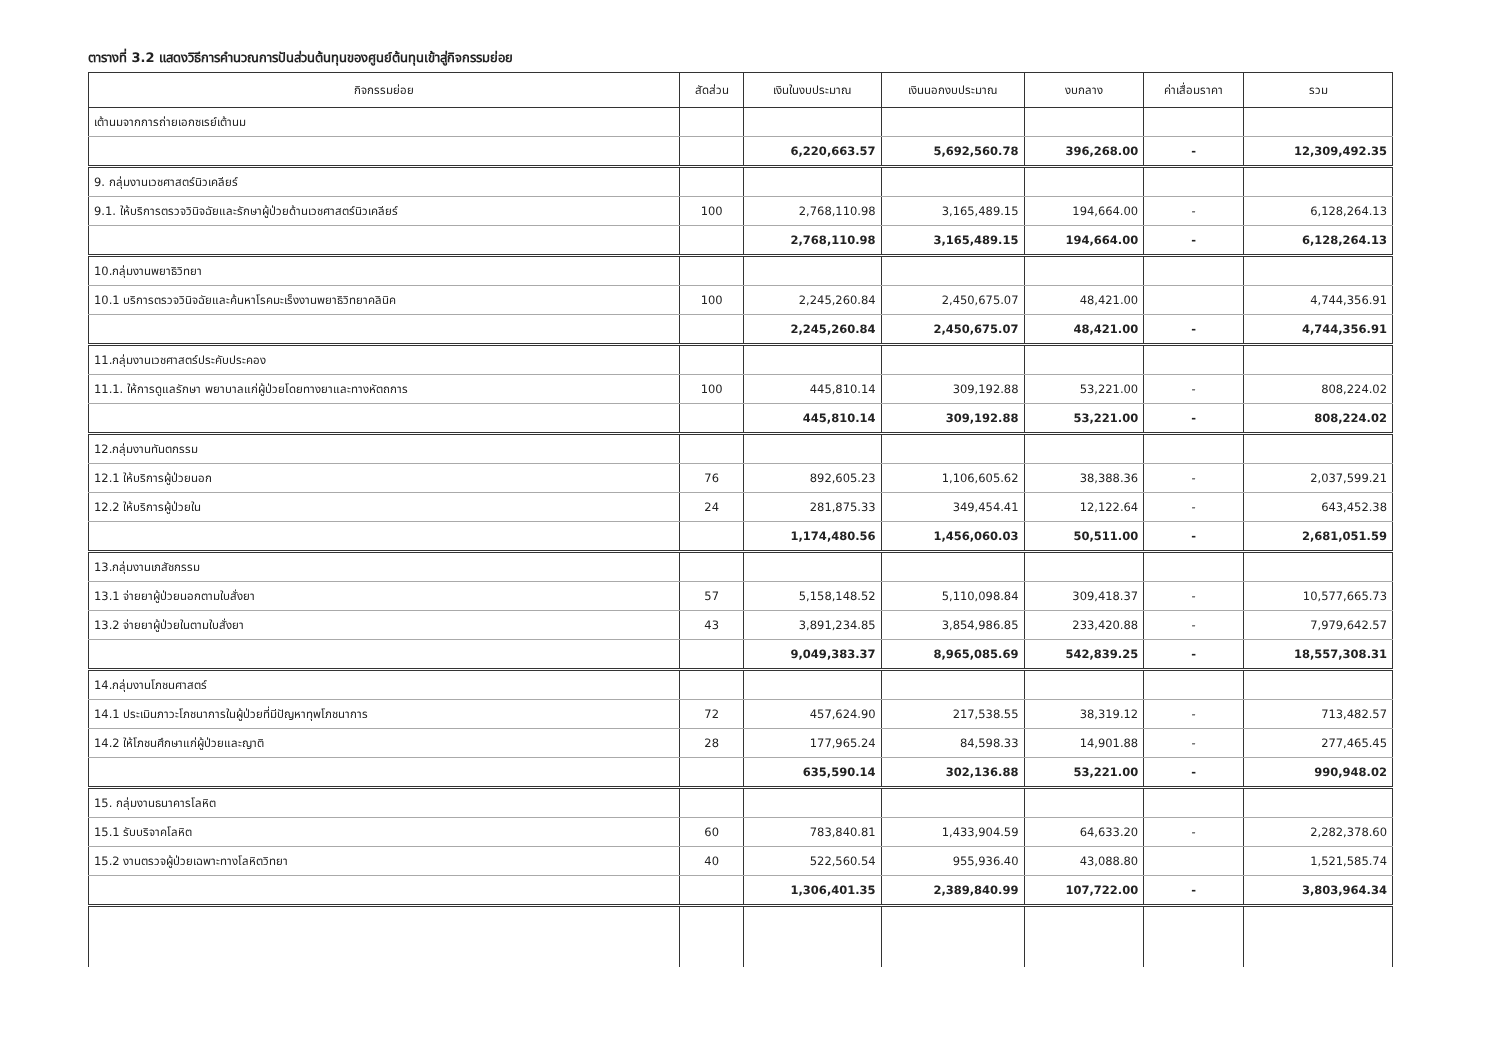ตารางที่ 3.2 แสดงวิธีการคำนวณการปันส่วนต้นทุนของศูนย์ต้นทุนเข้าสู่กิจกรรมย่อย
| กิจกรรมย่อย | สัดส่วน | เงินในงบประมาณ | เงินนอกงบประมาณ | งบกลาง | ค่าเสื่อมราคา | รวม |
| --- | --- | --- | --- | --- | --- | --- |
| เต้านมจากการถ่ายเอกซเรย์เต้านม | | | | | | |
| | | 6,220,663.57 | 5,692,560.78 | 396,268.00 | - | 12,309,492.35 |
| 9. กลุ่มงานเวชศาสตร์นิวเคลียร์ | | | | | | |
| 9.1. ให้บริการตรวจวินิจฉัยและรักษาผู้ป่วยด้านเวชศาสตร์นิวเคลียร์ | 100 | 2,768,110.98 | 3,165,489.15 | 194,664.00 | - | 6,128,264.13 |
| | | 2,768,110.98 | 3,165,489.15 | 194,664.00 | - | 6,128,264.13 |
| 10.กลุ่มงานพยาธิวิทยา | | | | | | |
| 10.1 บริการตรวจวินิจฉัยและค้นหาโรคมะเร็งงานพยาธิวิทยาคลินิค | 100 | 2,245,260.84 | 2,450,675.07 | 48,421.00 | | 4,744,356.91 |
| | | 2,245,260.84 | 2,450,675.07 | 48,421.00 | - | 4,744,356.91 |
| 11.กลุ่มงานเวชศาสตร์ประคับประคอง | | | | | | |
| 11.1. ให้การดูแลรักษา พยาบาลแก่ผู้ป่วยโดยทางยาและทางหัตถการ | 100 | 445,810.14 | 309,192.88 | 53,221.00 | - | 808,224.02 |
| | | 445,810.14 | 309,192.88 | 53,221.00 | - | 808,224.02 |
| 12.กลุ่มงานทันตกรรม | | | | | | |
| 12.1 ให้บริการผู้ป่วยนอก | 76 | 892,605.23 | 1,106,605.62 | 38,388.36 | - | 2,037,599.21 |
| 12.2 ให้บริการผู้ป่วยใน | 24 | 281,875.33 | 349,454.41 | 12,122.64 | - | 643,452.38 |
| | | 1,174,480.56 | 1,456,060.03 | 50,511.00 | - | 2,681,051.59 |
| 13.กลุ่มงานเภสัชกรรม | | | | | | |
| 13.1 จ่ายยาผู้ป่วยนอกตามใบสั่งยา | 57 | 5,158,148.52 | 5,110,098.84 | 309,418.37 | - | 10,577,665.73 |
| 13.2 จ่ายยาผู้ป่วยในตามใบสั่งยา | 43 | 3,891,234.85 | 3,854,986.85 | 233,420.88 | - | 7,979,642.57 |
| | | 9,049,383.37 | 8,965,085.69 | 542,839.25 | - | 18,557,308.31 |
| 14.กลุ่มงานโภชนศาสตร์ | | | | | | |
| 14.1 ประเมินภาวะโภชนาการในผู้ป่วยที่มีปัญหาทุพโภชนาการ | 72 | 457,624.90 | 217,538.55 | 38,319.12 | - | 713,482.57 |
| 14.2 ให้โภชนศึกษาแก่ผู้ป่วยและญาติ | 28 | 177,965.24 | 84,598.33 | 14,901.88 | - | 277,465.45 |
| | | 635,590.14 | 302,136.88 | 53,221.00 | - | 990,948.02 |
| 15. กลุ่มงานธนาคารโลหิต | | | | | | |
| 15.1 รับบริจาคโลหิต | 60 | 783,840.81 | 1,433,904.59 | 64,633.20 | - | 2,282,378.60 |
| 15.2 งานตรวจผู้ป่วยเฉพาะทางโลหิตวิทยา | 40 | 522,560.54 | 955,936.40 | 43,088.80 | | 1,521,585.74 |
| | | 1,306,401.35 | 2,389,840.99 | 107,722.00 | - | 3,803,964.34 |